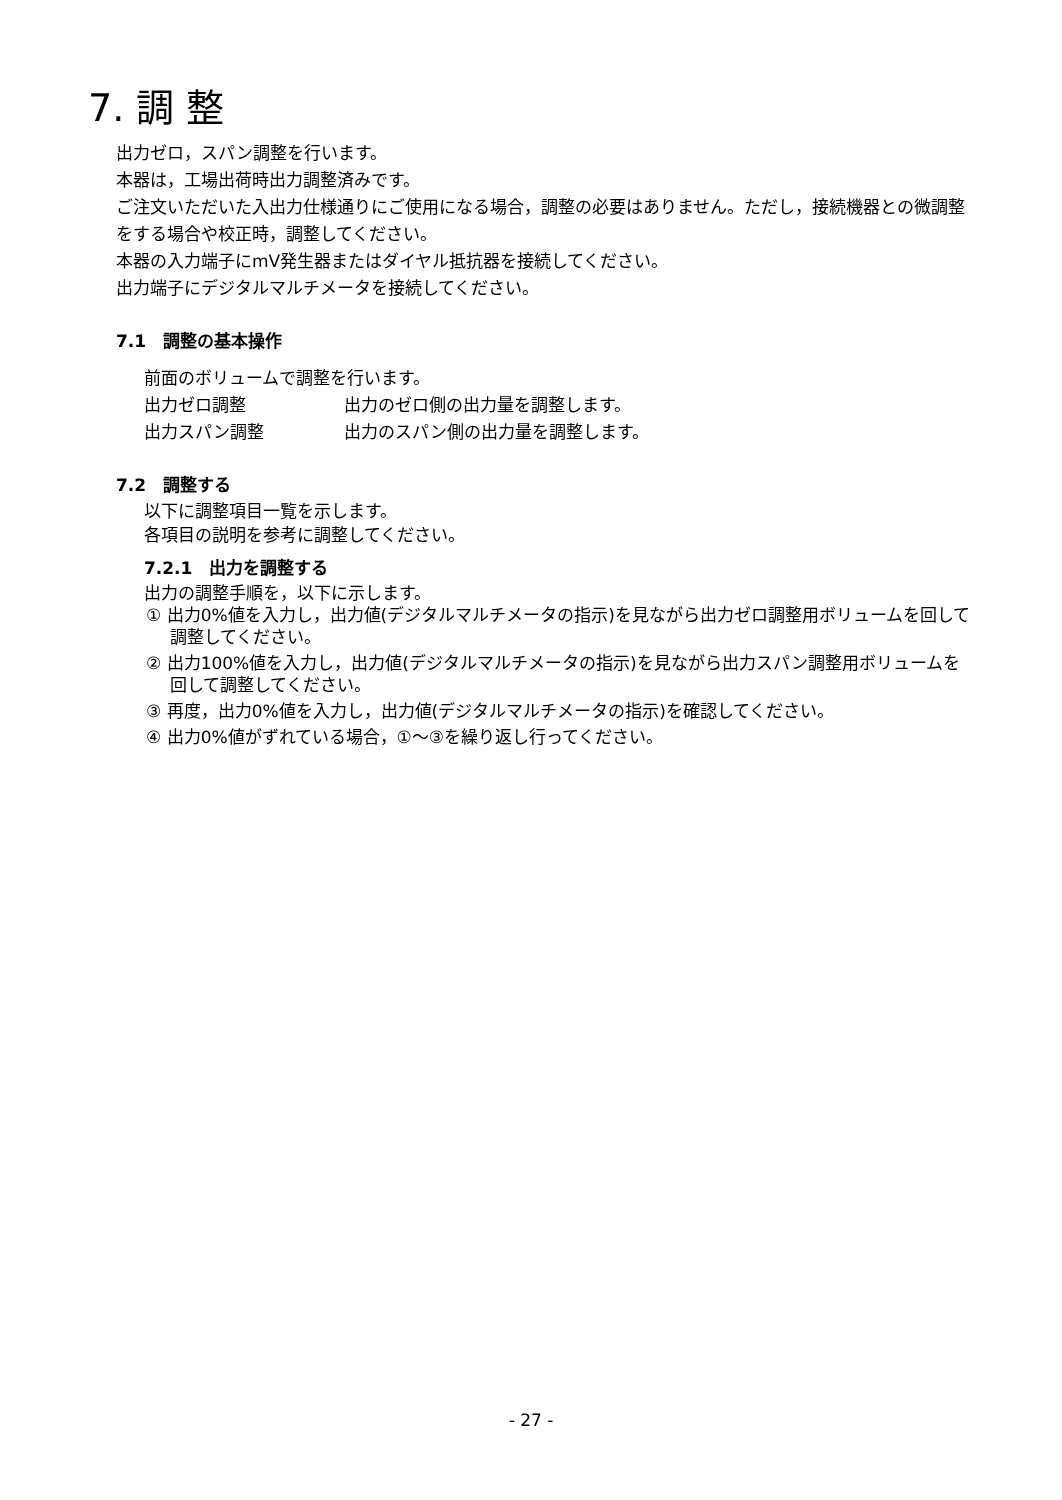7. 調 整
出力ゼロ，スパン調整を行います。
本器は，工場出荷時出力調整済みです。
ご注文いただいた入出力仕様通りにご使用になる場合，調整の必要はありません。ただし，接続機器との微調整をする場合や校正時，調整してください。
本器の入力端子にmV発生器またはダイヤル抵抗器を接続してください。
出力端子にデジタルマルチメータを接続してください。
7.1　調整の基本操作
前面のボリュームで調整を行います。
出力ゼロ調整 出力のゼロ側の出力量を調整します。
出力スパン調整 出力のスパン側の出力量を調整します。
7.2　調整する
以下に調整項目一覧を示します。
各項目の説明を参考に調整してください。
7.2.1　出力を調整する
出力の調整手順を，以下に示します。
① 出力0%値を入力し，出力値(デジタルマルチメータの指示)を見ながら出力ゼロ調整用ボリュームを回して調整してください。
② 出力100%値を入力し，出力値(デジタルマルチメータの指示)を見ながら出力スパン調整用ボリュームを回して調整してください。
③ 再度，出力0%値を入力し，出力値(デジタルマルチメータの指示)を確認してください。
④ 出力0%値がずれている場合，①～③を繰り返し行ってください。
- 27 -